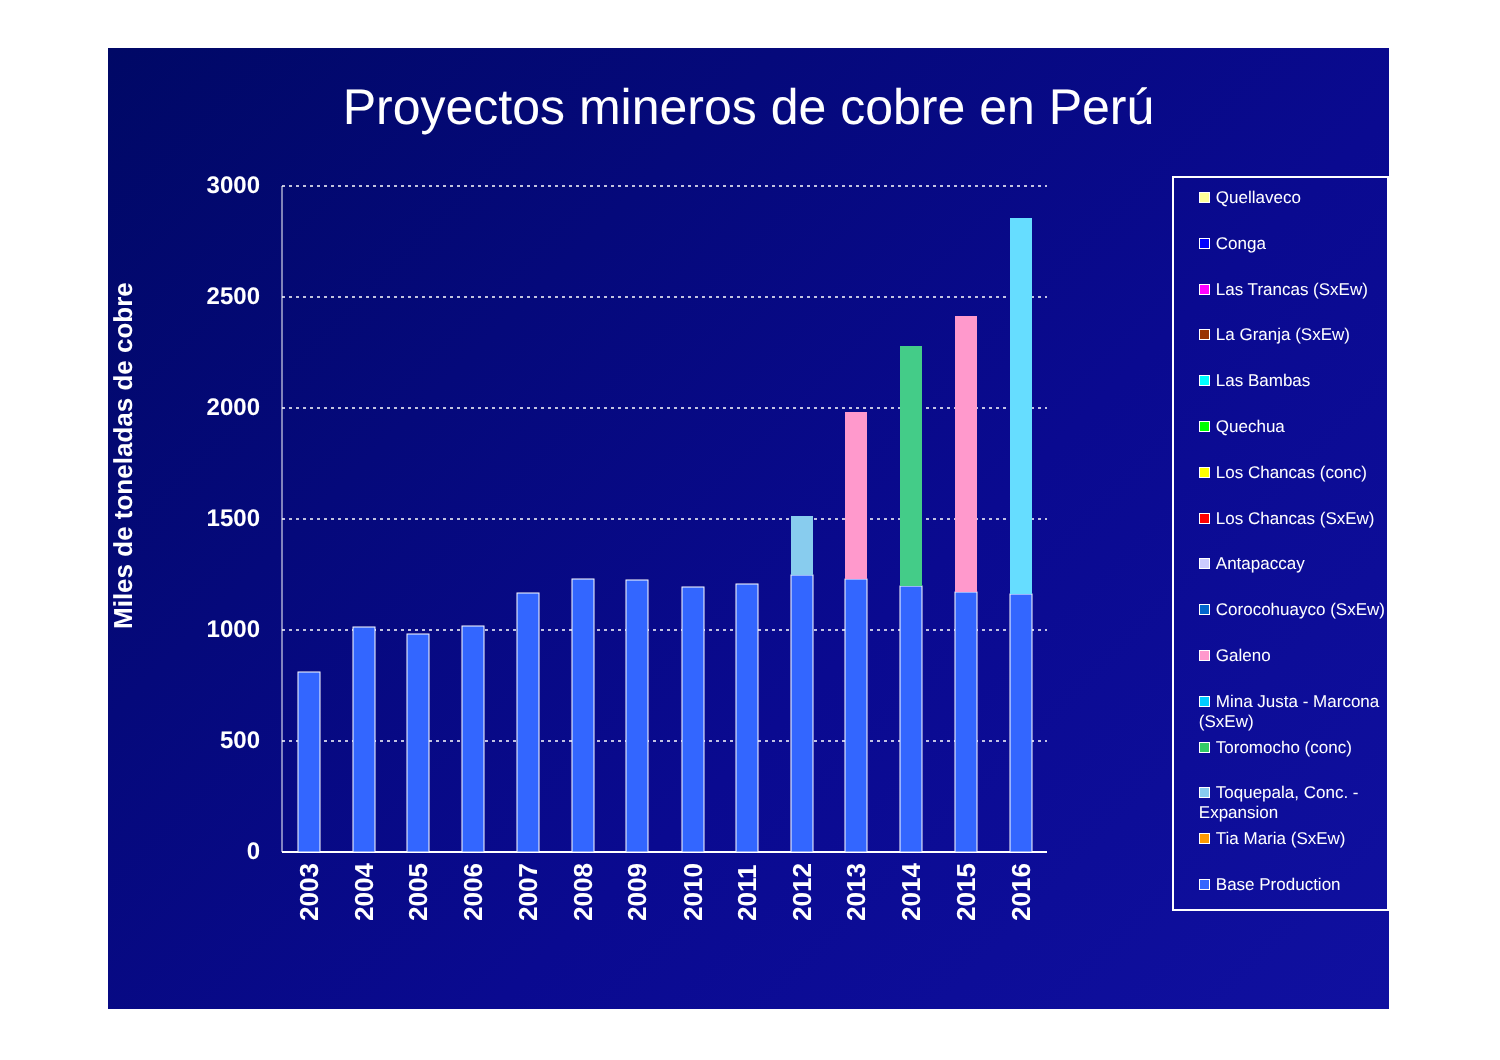Proyectos mineros de cobre en Perú
Miles de toneladas de cobre
3000
2500
2000
1500
1000
500
0
2003
2004
2005
2006
2007
2008
2009
2010
2011
2012
2013
2014
2015
2016
Quellaveco
Conga
Las Trancas (SxEw)
La Granja (SxEw)
Las Bambas
Quechua
Los Chancas (conc)
Los Chancas (SxEw)
Antapaccay
Corocohuayco (SxEw)
Galeno
Mina Justa - Marcona (SxEw)
Toromocho (conc)
Toquepala, Conc. - Expansion
Tia Maria (SxEw)
Base Production